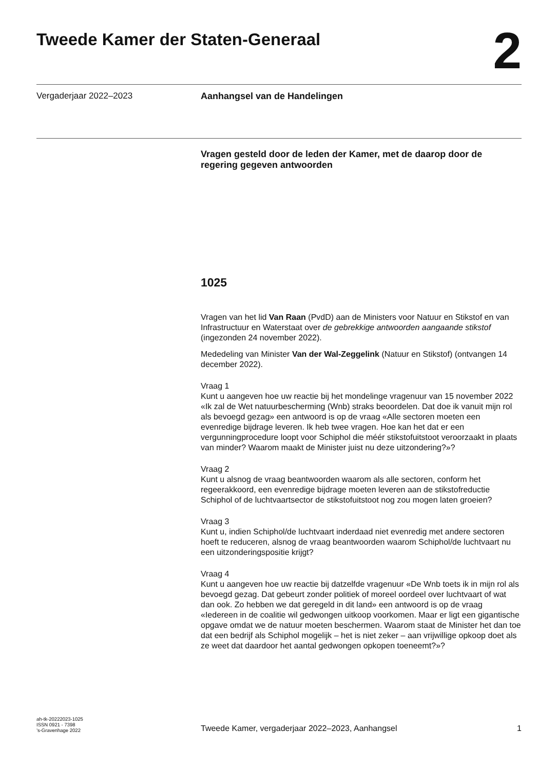Tweede Kamer der Staten-Generaal
2
Vergaderjaar 2022–2023 Aanhangsel van de Handelingen
Vragen gesteld door de leden der Kamer, met de daarop door de regering gegeven antwoorden
1025
Vragen van het lid Van Raan (PvdD) aan de Ministers voor Natuur en Stikstof en van Infrastructuur en Waterstaat over de gebrekkige antwoorden aangaande stikstof (ingezonden 24 november 2022).
Mededeling van Minister Van der Wal-Zeggelink (Natuur en Stikstof) (ontvangen 14 december 2022).
Vraag 1
Kunt u aangeven hoe uw reactie bij het mondelinge vragenuur van 15 november 2022 «Ik zal de Wet natuurbescherming (Wnb) straks beoordelen. Dat doe ik vanuit mijn rol als bevoegd gezag» een antwoord is op de vraag «Alle sectoren moeten een evenredige bijdrage leveren. Ik heb twee vragen. Hoe kan het dat er een vergunningprocedure loopt voor Schiphol die méér stikstofuitstoot veroorzaakt in plaats van minder? Waarom maakt de Minister juist nu deze uitzondering?»?
Vraag 2
Kunt u alsnog de vraag beantwoorden waarom als alle sectoren, conform het regeerakkoord, een evenredige bijdrage moeten leveren aan de stikstofreductie Schiphol of de luchtvaartsector de stikstofuitstoot nog zou mogen laten groeien?
Vraag 3
Kunt u, indien Schiphol/de luchtvaart inderdaad niet evenredig met andere sectoren hoeft te reduceren, alsnog de vraag beantwoorden waarom Schiphol/de luchtvaart nu een uitzonderingspositie krijgt?
Vraag 4
Kunt u aangeven hoe uw reactie bij datzelfde vragenuur «De Wnb toets ik in mijn rol als bevoegd gezag. Dat gebeurt zonder politiek of moreel oordeel over luchtvaart of wat dan ook. Zo hebben we dat geregeld in dit land» een antwoord is op de vraag «Iedereen in de coalitie wil gedwongen uitkoop voorkomen. Maar er ligt een gigantische opgave omdat we de natuur moeten beschermen. Waarom staat de Minister het dan toe dat een bedrijf als Schiphol mogelijk – het is niet zeker – aan vrijwillige opkoop doet als ze weet dat daardoor het aantal gedwongen opkopen toeneemt?»?
ah-tk-20222023-1025
ISSN 0921 - 7398
’s-Gravenhage 2022
Tweede Kamer, vergaderjaar 2022–2023, Aanhangsel
1